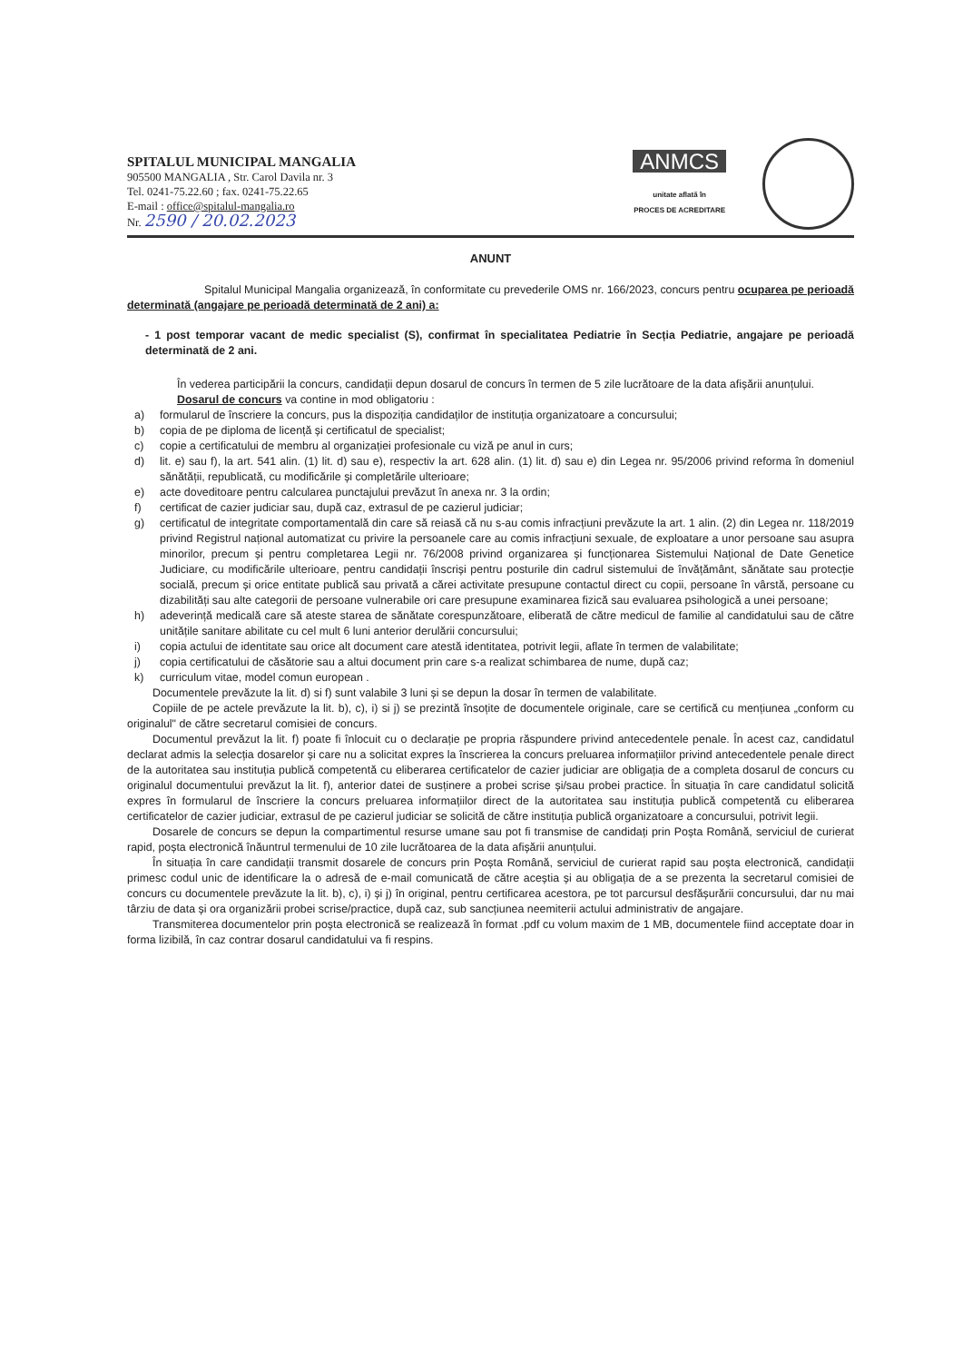SPITALUL MUNICIPAL MANGALIA
905500 MANGALIA , Str. Carol Davila nr. 3
Tel. 0241-75.22.60 ; fax. 0241-75.22.65
E-mail : office@spitalul-mangalia.ro
Nr. 2590 / 20.02.2023
ANMCS
unitate aflată în
PROCES DE ACREDITARE
ANUNT
Spitalul Municipal Mangalia organizează, în conformitate cu prevederile OMS nr. 166/2023, concurs pentru ocuparea pe perioadă determinată (angajare pe perioadă determinată de 2 ani) a:
- 1 post temporar vacant de medic specialist (S), confirmat în specialitatea Pediatrie în Secția Pediatrie, angajare pe perioadă determinată de 2 ani.
În vederea participării la concurs, candidații depun dosarul de concurs în termen de 5 zile lucrătoare de la data afișării anunțului.
Dosarul de concurs va contine in mod obligatoriu :
a) formularul de înscriere la concurs, pus la dispoziția candidaților de instituția organizatoare a concursului;
b) copia de pe diploma de licență și certificatul de specialist;
c) copie a certificatului de membru al organizației profesionale cu viză pe anul in curs;
d) lit. e) sau f), la art. 541 alin. (1) lit. d) sau e), respectiv la art. 628 alin. (1) lit. d) sau e) din Legea nr. 95/2006 privind reforma în domeniul sănătății, republicată, cu modificările și completările ulterioare;
e) acte doveditoare pentru calcularea punctajului prevăzut în anexa nr. 3 la ordin;
f) certificat de cazier judiciar sau, după caz, extrasul de pe cazierul judiciar;
g) certificatul de integritate comportamentală din care să reiasă că nu s-au comis infracțiuni prevăzute la art. 1 alin. (2) din Legea nr. 118/2019 privind Registrul național automatizat cu privire la persoanele care au comis infracțiuni sexuale, de exploatare a unor persoane sau asupra minorilor, precum și pentru completarea Legii nr. 76/2008 privind organizarea și funcționarea Sistemului Național de Date Genetice Judiciare, cu modificările ulterioare, pentru candidații înscriși pentru posturile din cadrul sistemului de învățământ, sănătate sau protecție socială, precum și orice entitate publică sau privată a cărei activitate presupune contactul direct cu copii, persoane în vârstă, persoane cu dizabilități sau alte categorii de persoane vulnerabile ori care presupune examinarea fizică sau evaluarea psihologică a unei persoane;
h) adeverință medicală care să ateste starea de sănătate corespunzătoare, eliberată de către medicul de familie al candidatului sau de către unitățile sanitare abilitate cu cel mult 6 luni anterior derulării concursului;
i) copia actului de identitate sau orice alt document care atestă identitatea, potrivit legii, aflate în termen de valabilitate;
j) copia certificatului de căsătorie sau a altui document prin care s-a realizat schimbarea de nume, după caz;
k) curriculum vitae, model comun european .
Documentele prevăzute la lit. d) si f) sunt valabile 3 luni și se depun la dosar în termen de valabilitate.
Copiile de pe actele prevăzute la lit. b), c), i) si j) se prezintă însoțite de documentele originale, care se certifică cu mențiunea „conform cu originalul" de către secretarul comisiei de concurs.
Documentul prevăzut la lit. f) poate fi înlocuit cu o declarație pe propria răspundere privind antecedentele penale. În acest caz, candidatul declarat admis la selecția dosarelor și care nu a solicitat expres la înscrierea la concurs preluarea informațiilor privind antecedentele penale direct de la autoritatea sau instituția publică competentă cu eliberarea certificatelor de cazier judiciar are obligația de a completa dosarul de concurs cu originalul documentului prevăzut la lit. f), anterior datei de susținere a probei scrise și/sau probei practice. În situația în care candidatul solicită expres în formularul de înscriere la concurs preluarea informațiilor direct de la autoritatea sau instituția publică competentă cu eliberarea certificatelor de cazier judiciar, extrasul de pe cazierul judiciar se solicită de către instituția publică organizatoare a concursului, potrivit legii.
Dosarele de concurs se depun la compartimentul resurse umane sau pot fi transmise de candidați prin Poșta Română, serviciul de curierat rapid, poșta electronică înăuntrul termenului de 10 zile lucrătoarea de la data afișării anunțului.
În situația în care candidații transmit dosarele de concurs prin Poșta Română, serviciul de curierat rapid sau poșta electronică, candidații primesc codul unic de identificare la o adresă de e-mail comunicată de către aceștia și au obligația de a se prezenta la secretarul comisiei de concurs cu documentele prevăzute la lit. b), c), i) și j) în original, pentru certificarea acestora, pe tot parcursul desfășurării concursului, dar nu mai târziu de data și ora organizării probei scrise/practice, după caz, sub sancțiunea neemiterii actului administrativ de angajare.
Transmiterea documentelor prin poșta electronică se realizează în format .pdf cu volum maxim de 1 MB, documentele fiind acceptate doar in forma lizibilă, în caz contrar dosarul candidatului va fi respins.